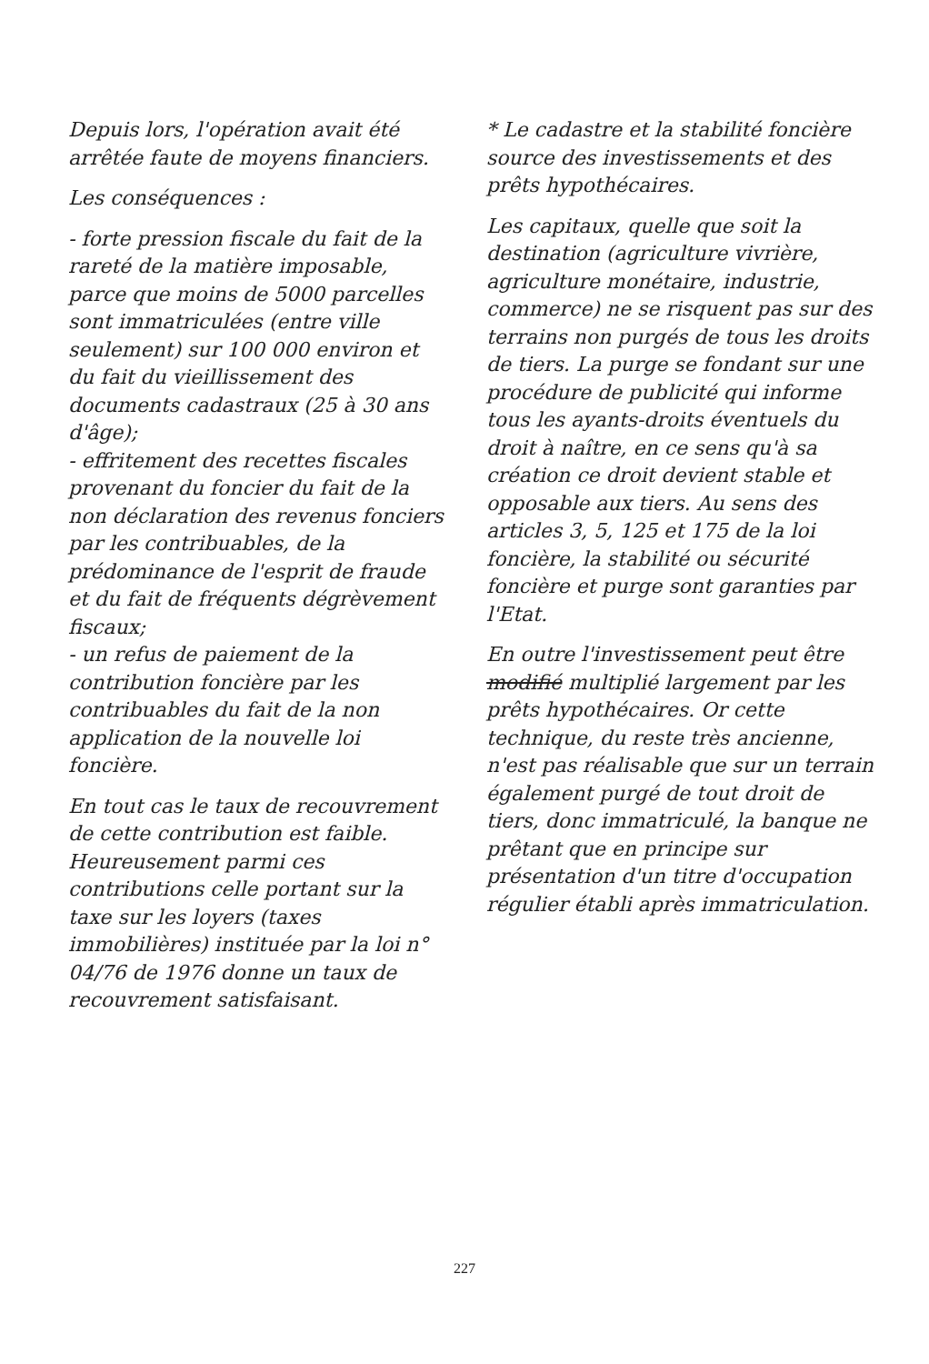Depuis lors, l'opération avait été arrêtée faute de moyens financiers.
Les conséquences :
- forte pression fiscale du fait de la rareté de la matière imposable, parce que moins de 5000 parcelles sont immatriculées (entre ville seulement) sur 100 000 environ et du fait du vieillissement des documents cadastraux (25 à 30 ans d'âge);
- effritement des recettes fiscales provenant du foncier du fait de la non déclaration des revenus fonciers par les contribuables, de la prédominance de l'esprit de fraude et du fait de fréquents dégrèvement fiscaux;
- un refus de paiement de la contribution foncière par les contribuables du fait de la non application de la nouvelle loi foncière.
En tout cas le taux de recouvrement de cette contribution est faible. Heureusement parmi ces contributions celle portant sur la taxe sur les loyers (taxes immobilières) instituée par la loi n° 04/76 de 1976 donne un taux de recouvrement satisfaisant.
* Le cadastre et la stabilité foncière source des investissements et des prêts hypothécaires.
Les capitaux, quelle que soit la destination (agriculture vivrière, agriculture monétaire, industrie, commerce) ne se risquent pas sur des terrains non purgés de tous les droits de tiers. La purge se fondant sur une procédure de publicité qui informe tous les ayants-droits éventuels du droit à naître, en ce sens qu'à sa création ce droit devient stable et opposable aux tiers. Au sens des articles 3, 5, 125 et 175 de la loi foncière, la stabilité ou sécurité foncière et purge sont garanties par l'Etat.
En outre l'investissement peut être modifié multiplié largement par les prêts hypothécaires. Or cette technique, du reste très ancienne, n'est pas réalisable que sur un terrain également purgé de tout droit de tiers, donc immatriculé, la banque ne prêtant que en principe sur présentation d'un titre d'occupation régulier établi après immatriculation.
227